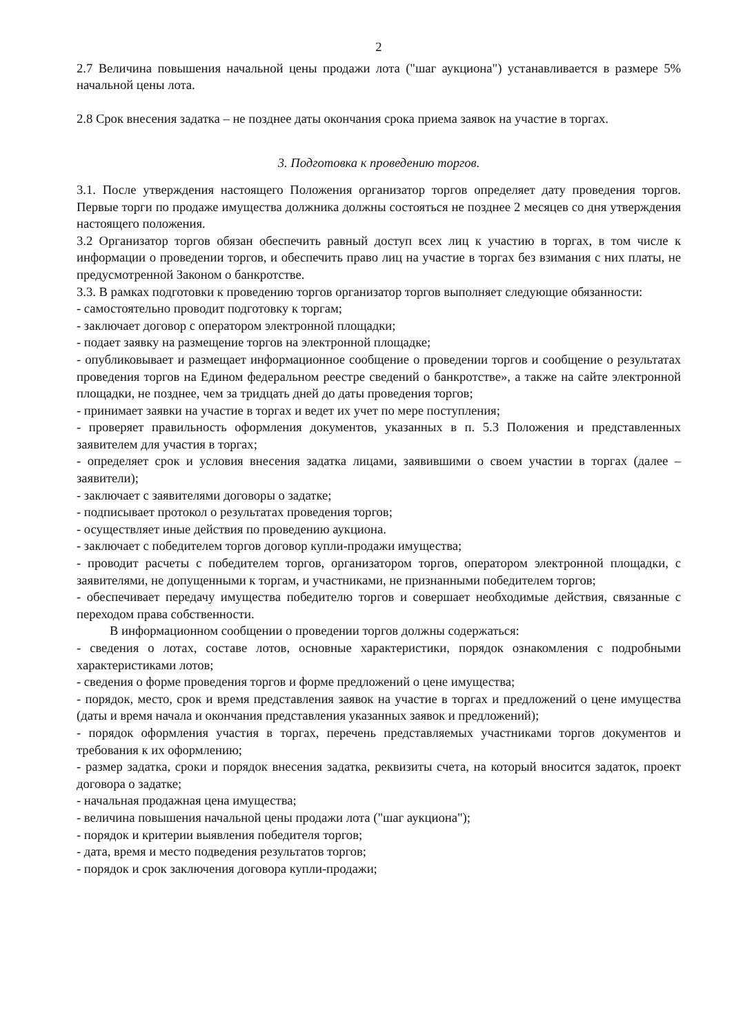2
2.7 Величина повышения начальной цены продажи лота ("шаг аукциона") устанавливается в размере 5% начальной цены лота.
2.8 Срок внесения задатка – не позднее даты окончания срока приема заявок на участие в торгах.
3. Подготовка к проведению торгов.
3.1. После утверждения настоящего Положения организатор торгов определяет дату проведения торгов. Первые торги по продаже имущества должника должны состояться не позднее 2 месяцев со дня утверждения настоящего положения.
3.2 Организатор торгов обязан обеспечить равный доступ всех лиц к участию в торгах, в том числе к информации о проведении торгов, и обеспечить право лиц на участие в торгах без взимания с них платы, не предусмотренной Законом о банкротстве.
3.3. В рамках подготовки к проведению торгов организатор торгов выполняет следующие обязанности:
- самостоятельно проводит подготовку к торгам;
- заключает договор с оператором электронной площадки;
- подает заявку на размещение торгов на электронной площадке;
- опубликовывает и размещает информационное сообщение о проведении торгов и сообщение о результатах проведения торгов на Едином федеральном реестре сведений о банкротстве», а также на сайте электронной площадки, не позднее, чем за тридцать дней до даты проведения торгов;
- принимает заявки на участие в торгах и ведет их учет по мере поступления;
- проверяет правильность оформления документов, указанных в п. 5.3 Положения и представленных заявителем для участия в торгах;
- определяет срок и условия внесения задатка лицами, заявившими о своем участии в торгах (далее – заявители);
- заключает с заявителями договоры о задатке;
- подписывает протокол о результатах проведения торгов;
- осуществляет иные действия по проведению аукциона.
- заключает с победителем торгов договор купли-продажи имущества;
- проводит расчеты с победителем торгов, организатором торгов, оператором электронной площадки, с заявителями, не допущенными к торгам, и участниками, не признанными победителем торгов;
- обеспечивает передачу имущества победителю торгов и совершает необходимые действия, связанные с переходом права собственности.
В информационном сообщении о проведении торгов должны содержаться:
- сведения о лотах, составе лотов, основные характеристики, порядок ознакомления с подробными характеристиками лотов;
- сведения о форме проведения торгов и форме предложений о цене имущества;
- порядок, место, срок и время представления заявок на участие в торгах и предложений о цене имущества (даты и время начала и окончания представления указанных заявок и предложений);
- порядок оформления участия в торгах, перечень представляемых участниками торгов документов и требования к их оформлению;
- размер задатка, сроки и порядок внесения задатка, реквизиты счета, на который вносится задаток, проект договора о задатке;
- начальная продажная цена имущества;
- величина повышения начальной цены продажи лота ("шаг аукциона");
- порядок и критерии выявления победителя торгов;
- дата, время и место подведения результатов торгов;
- порядок и срок заключения договора купли-продажи;